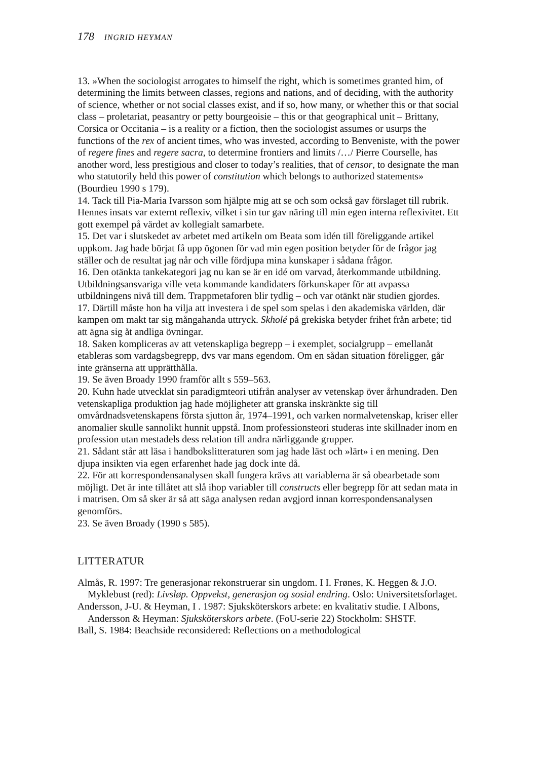178 INGRID HEYMAN
13. »When the sociologist arrogates to himself the right, which is sometimes granted him, of determining the limits between classes, regions and nations, and of deciding, with the authority of science, whether or not social classes exist, and if so, how many, or whether this or that social class – proletariat, peasantry or petty bourgeoisie – this or that geographical unit – Brittany, Corsica or Occitania – is a reality or a fiction, then the sociologist assumes or usurps the functions of the rex of ancient times, who was invested, according to Benveniste, with the power of regere fines and regere sacra, to determine frontiers and limits /…/ Pierre Courselle, has another word, less prestigious and closer to today’s realities, that of censor, to designate the man who statutorily held this power of constitution which belongs to authorized statements» (Bourdieu 1990 s 179).
14. Tack till Pia-Maria Ivarsson som hjälpte mig att se och som också gav förslaget till rubrik. Hennes insats var externt reflexiv, vilket i sin tur gav näring till min egen interna reflexivitet. Ett gott exempel på värdet av kollegialt samarbete.
15. Det var i slutskedet av arbetet med artikeln om Beata som idén till föreliggande artikel uppkom. Jag hade börjat få upp ögonen för vad min egen position betyder för de frågor jag ställer och de resultat jag når och ville fördjupa mina kunskaper i sådana frågor.
16. Den otänkta tankekategori jag nu kan se är en idé om varvad, återkommande utbildning. Utbildningsansvariga ville veta kommande kandidaters förkunskaper för att avpassa utbildningens nivå till dem. Trappmetaforen blir tydlig – och var otänkt när studien gjordes.
17. Därtill måste hon ha vilja att investera i de spel som spelas i den akademiska världen, där kampen om makt tar sig mångahanda uttryck. Skholé på grekiska betyder frihet från arbete; tid att ägna sig åt andliga övningar.
18. Saken kompliceras av att vetenskapliga begrepp – i exemplet, socialgrupp – emellanåt etableras som vardagsbegrepp, dvs var mans egendom. Om en sådan situation föreligger, går inte gränserna att upprätthålla.
19. Se även Broady 1990 framför allt s 559–563.
20. Kuhn hade utvecklat sin paradigmteori utifrån analyser av vetenskap över århundraden. Den vetenskapliga produktion jag hade möjligheter att granska inskränkte sig till omvårdnadsvetenskapens första sjutton år, 1974–1991, och varken normalvetenskap, kriser eller anomalier skulle sannolikt hunnit uppstå. Inom professionsteori studeras inte skillnader inom en profession utan mestadels dess relation till andra närliggande grupper.
21. Sådant står att läsa i handbokslitteraturen som jag hade läst och »lärt» i en mening. Den djupa insikten via egen erfarenhet hade jag dock inte då.
22. För att korrespondensanalysen skall fungera krävs att variablerna är så obearbetade som möjligt. Det är inte tillåtet att slå ihop variabler till constructs eller begrepp för att sedan mata in i matrisen. Om så sker är så att säga analysen redan avgjord innan korrespondensanalysen genomförs.
23. Se även Broady (1990 s 585).
LITTERATUR
Almås, R. 1997: Tre generasjonar rekonstruerar sin ungdom. I I. Frønes, K. Heggen & J.O. Myklebust (red): Livsløp. Oppvekst, generasjon og sosial endring. Oslo: Universitetsforlaget.
Andersson, J-U. & Heyman, I . 1987: Sjuksköterskors arbete: en kvalitativ studie. I Albons, Andersson & Heyman: Sjuksköterskors arbete. (FoU-serie 22) Stockholm: SHSTF.
Ball, S. 1984: Beachside reconsidered: Reflections on a methodological